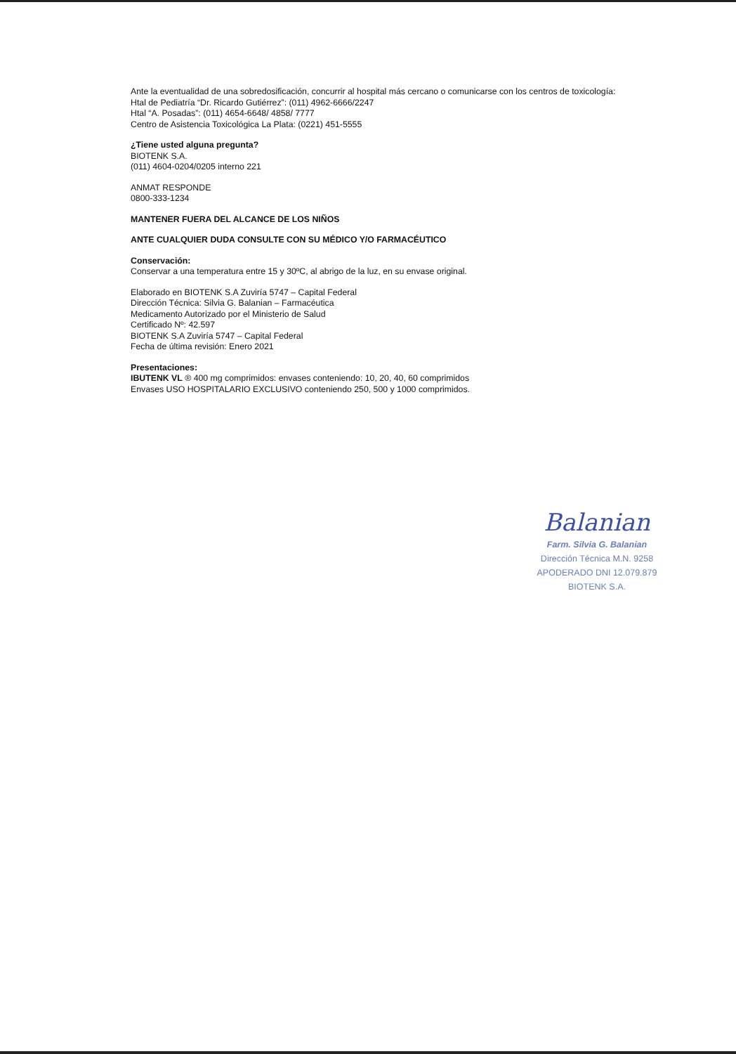Ante la eventualidad de una sobredosificación, concurrir al hospital más cercano o comunicarse con los centros de toxicología:
Htal de Pediatría “Dr. Ricardo Gutiérrez”: (011) 4962-6666/2247
Htal “A. Posadas”: (011) 4654-6648/ 4858/ 7777
Centro de Asistencia Toxicológica La Plata: (0221) 451-5555
¿Tiene usted alguna pregunta?
BIOTENK S.A.
(011) 4604-0204/0205 interno 221
ANMAT RESPONDE
0800-333-1234
MANTENER FUERA DEL ALCANCE DE LOS NIÑOS
ANTE CUALQUIER DUDA CONSULTE CON SU MÉDICO Y/O FARMACÉUTICO
Conservación:
Conservar a una temperatura entre 15 y 30ºC, al abrigo de la luz, en su envase original.
Elaborado en BIOTENK S.A Zuviría 5747 – Capital Federal
Dirección Técnica: Silvia G. Balanian – Farmacéutica
Medicamento Autorizado por el Ministerio de Salud
Certificado Nº: 42.597
BIOTENK S.A Zuviría 5747 – Capital Federal
Fecha de última revisión: Enero 2021
Presentaciones:
IBUTENK VL ® 400 mg comprimidos: envases conteniendo: 10, 20, 40, 60 comprimidos
Envases USO HOSPITALARIO EXCLUSIVO conteniendo 250, 500 y 1000 comprimidos.
Balanian
Farm. Silvia G. Balanian
Dirección Técnica M.N. 9258
APODERADO DNI 12.079.879
BIOTENK S.A.